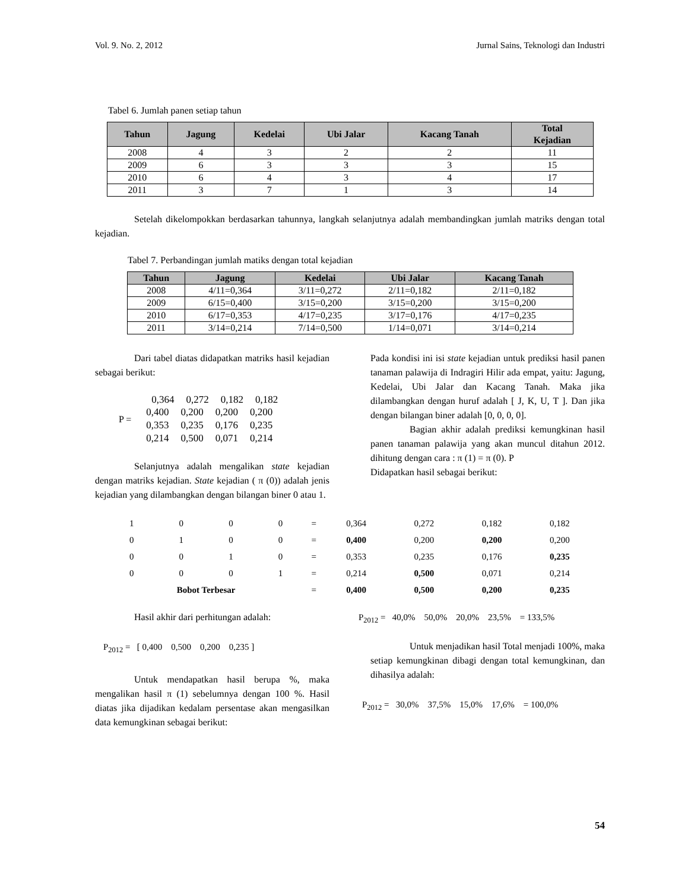Vol. 9. No. 2, 2012 Jurnal Sains, Teknologi dan Industri
Tabel 6. Jumlah panen setiap tahun
| Tahun | Jagung | Kedelai | Ubi Jalar | Kacang Tanah | Total Kejadian |
| --- | --- | --- | --- | --- | --- |
| 2008 | 4 | 3 | 2 | 2 | 11 |
| 2009 | 6 | 3 | 3 | 3 | 15 |
| 2010 | 6 | 4 | 3 | 4 | 17 |
| 2011 | 3 | 7 | 1 | 3 | 14 |
Setelah dikelompokkan berdasarkan tahunnya, langkah selanjutnya adalah membandingkan jumlah matriks dengan total kejadian.
Tabel 7. Perbandingan jumlah matiks dengan total kejadian
| Tahun | Jagung | Kedelai | Ubi Jalar | Kacang Tanah |
| --- | --- | --- | --- | --- |
| 2008 | 4/11=0,364 | 3/11=0,272 | 2/11=0,182 | 2/11=0,182 |
| 2009 | 6/15=0,400 | 3/15=0,200 | 3/15=0,200 | 3/15=0,200 |
| 2010 | 6/17=0,353 | 4/17=0,235 | 3/17=0,176 | 4/17=0,235 |
| 2011 | 3/14=0,214 | 7/14=0,500 | 1/14=0,071 | 3/14=0,214 |
Dari tabel diatas didapatkan matriks hasil kejadian sebagai berikut:
P =
| 0,364 | 0,272 | 0,182 | 0,182 |
| 0,400 | 0,200 | 0,200 | 0,200 |
| 0,353 | 0,235 | 0,176 | 0,235 |
| 0,214 | 0,500 | 0,071 | 0,214 |
Selanjutnya adalah mengalikan state kejadian dengan matriks kejadian. State kejadian ( π (0)) adalah jenis kejadian yang dilambangkan dengan bilangan biner 0 atau 1.
Pada kondisi ini isi state kejadian untuk prediksi hasil panen tanaman palawija di Indragiri Hilir ada empat, yaitu: Jagung, Kedelai, Ubi Jalar dan Kacang Tanah. Maka jika dilambangkan dengan huruf adalah [ J, K, U, T ]. Dan jika dengan bilangan biner adalah [0, 0, 0, 0].
Bagian akhir adalah prediksi kemungkinan hasil panen tanaman palawija yang akan muncul ditahun 2012. dihitung dengan cara : π (1) = π (0). P
Didapatkan hasil sebagai berikut:
| 1 | 0 | 0 | 0 | = | 0,364 | 0,272 | 0,182 | 0,182 |
| 0 | 1 | 0 | 0 | = | 0,400 | 0,200 | 0,200 | 0,200 |
| 0 | 0 | 1 | 0 | = | 0,353 | 0,235 | 0,176 | 0,235 |
| 0 | 0 | 0 | 1 | = | 0,214 | 0,500 | 0,071 | 0,214 |
| Bobot Terbesar | | | | = | 0,400 | 0,500 | 0,200 | 0,235 |
Hasil akhir dari perhitungan adalah:
P<sub>2012</sub> = [ 0,400 0,500 0,200 0,235 ]
Untuk mendapatkan hasil berupa %, maka mengalikan hasil π (1) sebelumnya dengan 100 %. Hasil diatas jika dijadikan kedalam persentase akan mengasilkan data kemungkinan sebagai berikut:
P<sub>2012</sub> = 40,0% 50,0% 20,0% 23,5% = 133,5%
Untuk menjadikan hasil Total menjadi 100%, maka setiap kemungkinan dibagi dengan total kemungkinan, dan dihasilya adalah:
P<sub>2012</sub> = 30,0% 37,5% 15,0% 17,6% = 100,0%
54